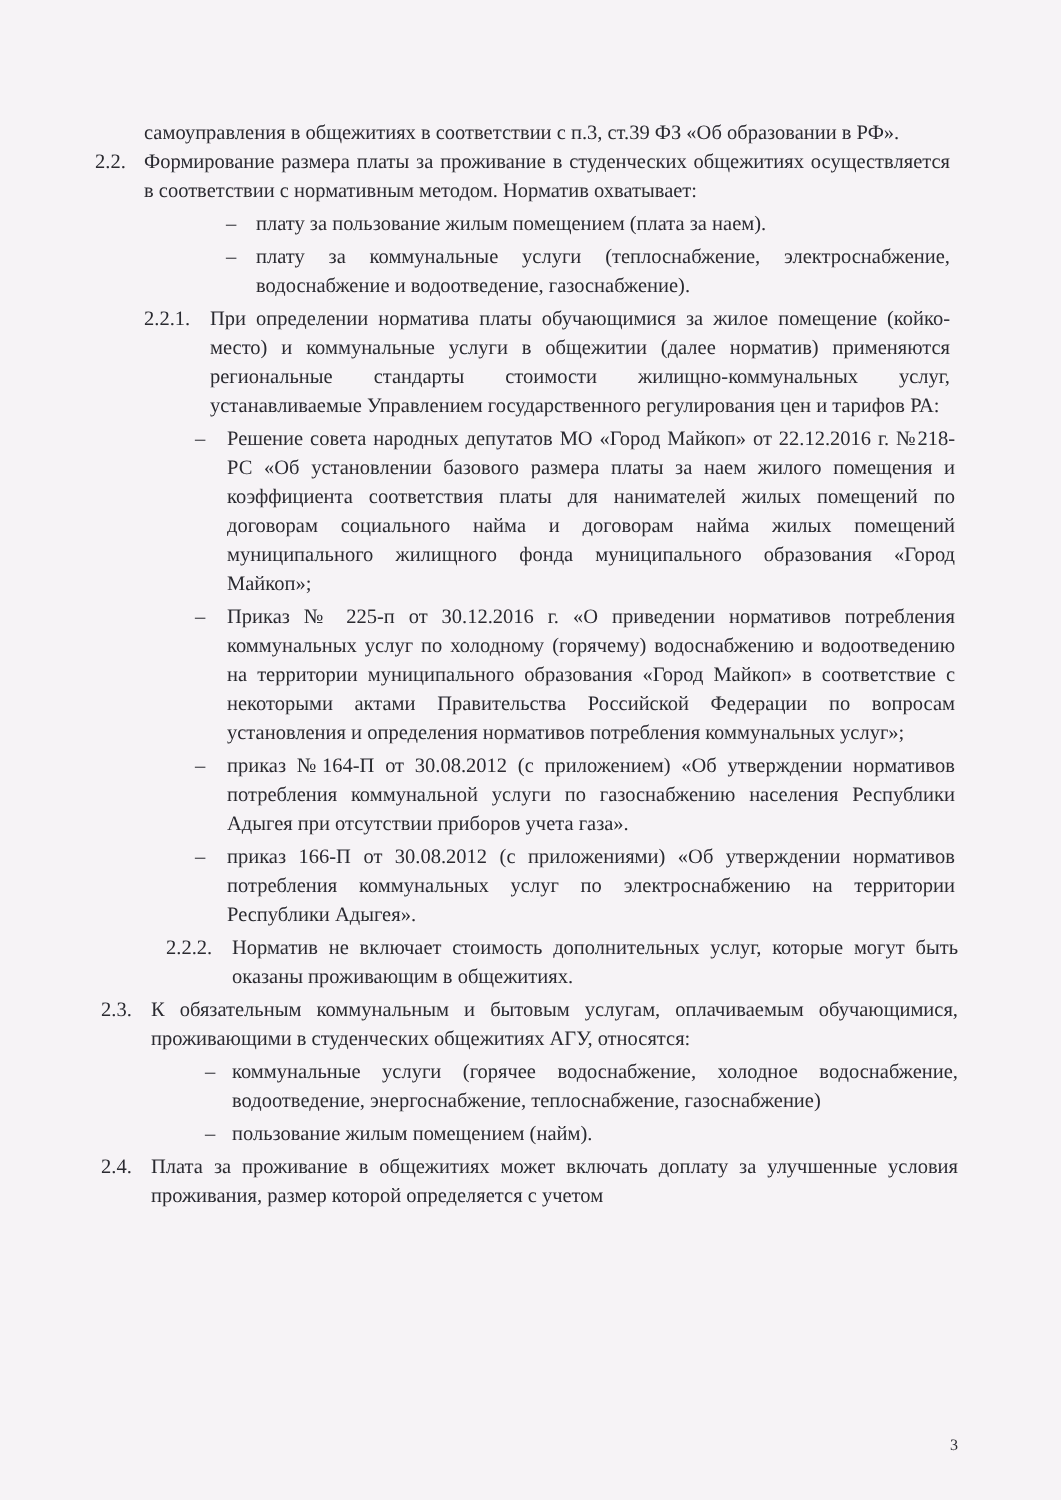самоуправления в общежитиях в соответствии с п.3, ст.39 ФЗ «Об образовании в РФ».
2.2. Формирование размера платы за проживание в студенческих общежитиях осуществляется в соответствии с нормативным методом. Норматив охватывает:
– плату за пользование жилым помещением (плата за наем).
– плату за коммунальные услуги (теплоснабжение, электроснабжение, водоснабжение и водоотведение, газоснабжение).
2.2.1. При определении норматива платы обучающимися за жилое помещение (койко-место) и коммунальные услуги в общежитии (далее норматив) применяются региональные стандарты стоимости жилищно-коммунальных услуг, устанавливаемые Управлением государственного регулирования цен и тарифов РА:
– Решение совета народных депутатов МО «Город Майкоп» от 22.12.2016 г. №218-РС «Об установлении базового размера платы за наем жилого помещения и коэффициента соответствия платы для нанимателей жилых помещений по договорам социального найма и договорам найма жилых помещений муниципального жилищного фонда муниципального образования «Город Майкоп»;
– Приказ № 225-п от 30.12.2016 г. «О приведении нормативов потребления коммунальных услуг по холодному (горячему) водоснабжению и водоотведению на территории муниципального образования «Город Майкоп» в соответствие с некоторыми актами Правительства Российской Федерации по вопросам установления и определения нормативов потребления коммунальных услуг»;
– приказ №164-П от 30.08.2012 (с приложением) «Об утверждении нормативов потребления коммунальной услуги по газоснабжению населения Республики Адыгея при отсутствии приборов учета газа».
– приказ 166-П от 30.08.2012 (с приложениями) «Об утверждении нормативов потребления коммунальных услуг по электроснабжению на территории Республики Адыгея».
2.2.2. Норматив не включает стоимость дополнительных услуг, которые могут быть оказаны проживающим в общежитиях.
2.3. К обязательным коммунальным и бытовым услугам, оплачиваемым обучающимися, проживающими в студенческих общежитиях АГУ, относятся:
– коммунальные услуги (горячее водоснабжение, холодное водоснабжение, водоотведение, энергоснабжение, теплоснабжение, газоснабжение)
– пользование жилым помещением (найм).
2.4. Плата за проживание в общежитиях может включать доплату за улучшенные условия проживания, размер которой определяется с учетом
3